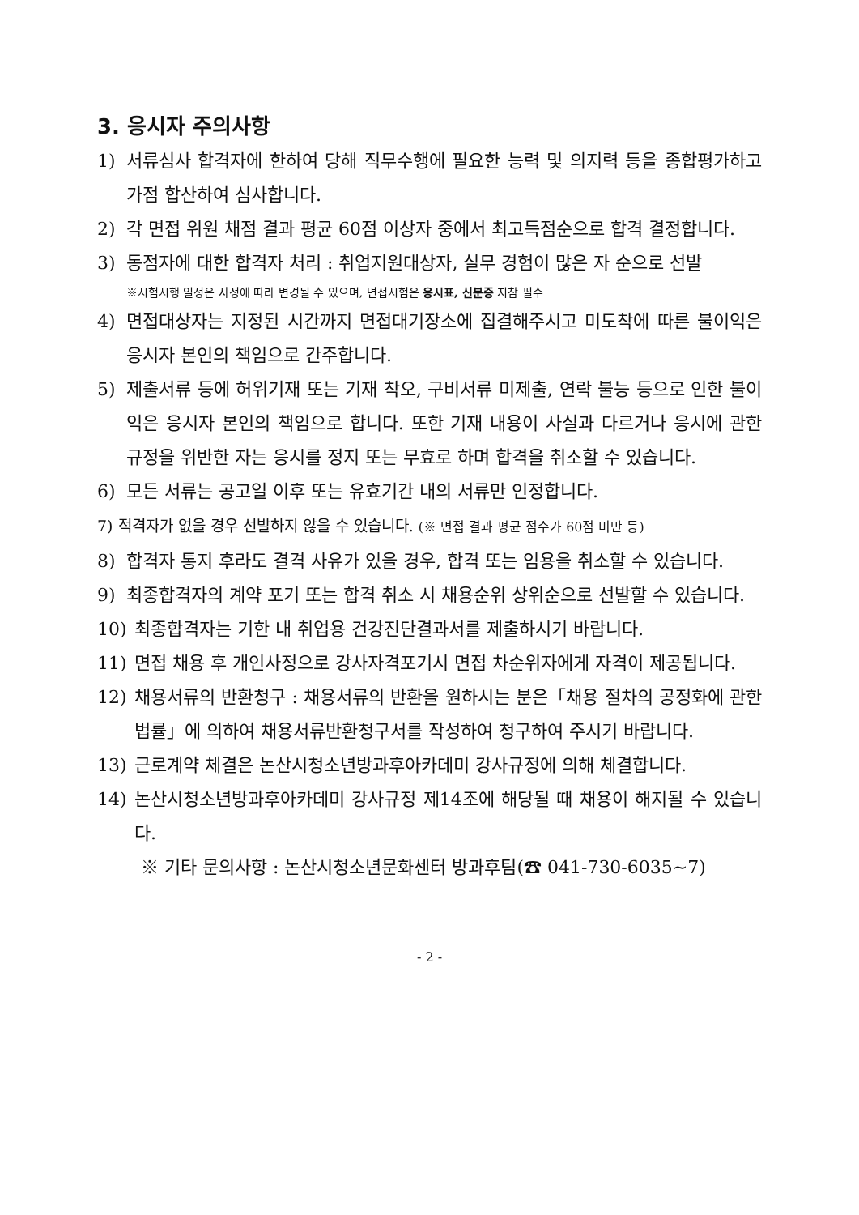3. 응시자 주의사항
1) 서류심사 합격자에 한하여 당해 직무수행에 필요한 능력 및 의지력 등을 종합평가하고 가점 합산하여 심사합니다.
2) 각 면접 위원 채점 결과 평균 60점 이상자 중에서 최고득점순으로 합격 결정합니다.
3) 동점자에 대한 합격자 처리 : 취업지원대상자, 실무 경험이 많은 자 순으로 선발
※시험시행 일정은 사정에 따라 변경될 수 있으며, 면접시험은 응시표, 신분증 지참 필수
4) 면접대상자는 지정된 시간까지 면접대기장소에 집결해주시고 미도착에 따른 불이익은 응시자 본인의 책임으로 간주합니다.
5) 제출서류 등에 허위기재 또는 기재 착오, 구비서류 미제출, 연락 불능 등으로 인한 불이익은 응시자 본인의 책임으로 합니다. 또한 기재 내용이 사실과 다르거나 응시에 관한 규정을 위반한 자는 응시를 정지 또는 무효로 하며 합격을 취소할 수 있습니다.
6) 모든 서류는 공고일 이후 또는 유효기간 내의 서류만 인정합니다.
7) 적격자가 없을 경우 선발하지 않을 수 있습니다. (※ 면접 결과 평균 점수가 60점 미만 등)
8) 합격자 통지 후라도 결격 사유가 있을 경우, 합격 또는 임용을 취소할 수 있습니다.
9) 최종합격자의 계약 포기 또는 합격 취소 시 채용순위 상위순으로 선발할 수 있습니다.
10) 최종합격자는 기한 내 취업용 건강진단결과서를 제출하시기 바랍니다.
11) 면접 채용 후 개인사정으로 강사자격포기시 면접 차순위자에게 자격이 제공됩니다.
12) 채용서류의 반환청구 : 채용서류의 반환을 원하시는 분은「채용 절차의 공정화에 관한 법률」에 의하여 채용서류반환청구서를 작성하여 청구하여 주시기 바랍니다.
13) 근로계약 체결은 논산시청소년방과후아카데미 강사규정에 의해 체결합니다.
14) 논산시청소년방과후아카데미 강사규정 제14조에 해당될 때 채용이 해지될 수 있습니다.
※ 기타 문의사항 : 논산시청소년문화센터 방과후팀(☎ 041-730-6035~7)
- 2 -